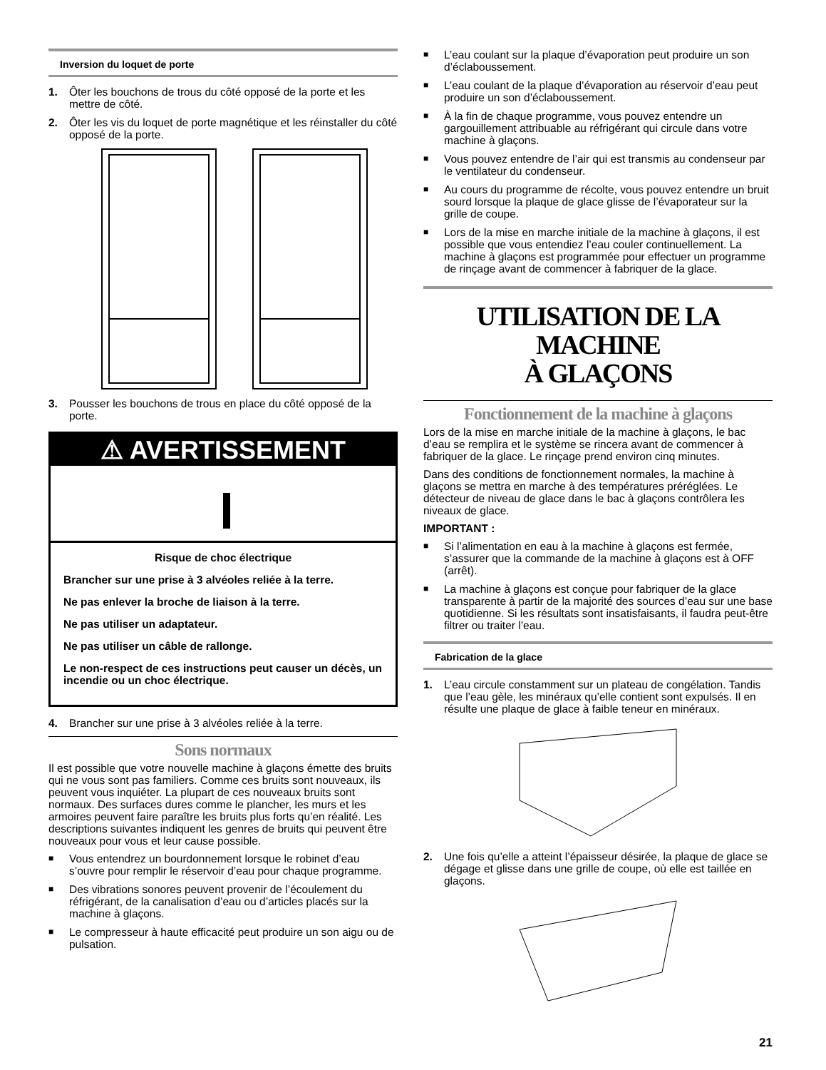Inversion du loquet de porte
1. Ôter les bouchons de trous du côté opposé de la porte et les mettre de côté.
2. Ôter les vis du loquet de porte magnétique et les réinstaller du côté opposé de la porte.
3. Pousser les bouchons de trous en place du côté opposé de la porte.
⚠ AVERTISSEMENT
Risque de choc électrique
Brancher sur une prise à 3 alvéoles reliée à la terre.
Ne pas enlever la broche de liaison à la terre.
Ne pas utiliser un adaptateur.
Ne pas utiliser un câble de rallonge.
Le non-respect de ces instructions peut causer un décès, un incendie ou un choc électrique.
4. Brancher sur une prise à 3 alvéoles reliée à la terre.
Sons normaux
Il est possible que votre nouvelle machine à glaçons émette des bruits qui ne vous sont pas familiers. Comme ces bruits sont nouveaux, ils peuvent vous inquiéter. La plupart de ces nouveaux bruits sont normaux. Des surfaces dures comme le plancher, les murs et les armoires peuvent faire paraître les bruits plus forts qu’en réalité. Les descriptions suivantes indiquent les genres de bruits qui peuvent être nouveaux pour vous et leur cause possible.
■ Vous entendrez un bourdonnement lorsque le robinet d’eau s’ouvre pour remplir le réservoir d’eau pour chaque programme.
■ Des vibrations sonores peuvent provenir de l’écoulement du réfrigérant, de la canalisation d’eau ou d’articles placés sur la machine à glaçons.
■ Le compresseur à haute efficacité peut produire un son aigu ou de pulsation.
■ L’eau coulant sur la plaque d’évaporation peut produire un son d’éclaboussement.
■ L’eau coulant de la plaque d’évaporation au réservoir d’eau peut produire un son d’éclaboussement.
■ À la fin de chaque programme, vous pouvez entendre un gargouillement attribuable au réfrigérant qui circule dans votre machine à glaçons.
■ Vous pouvez entendre de l’air qui est transmis au condenseur par le ventilateur du condenseur.
■ Au cours du programme de récolte, vous pouvez entendre un bruit sourd lorsque la plaque de glace glisse de l’évaporateur sur la grille de coupe.
■ Lors de la mise en marche initiale de la machine à glaçons, il est possible que vous entendiez l’eau couler continuellement. La machine à glaçons est programmée pour effectuer un programme de rinçage avant de commencer à fabriquer de la glace.
UTILISATION DE LA MACHINE
À GLAÇONS
Fonctionnement de la machine à glaçons
Lors de la mise en marche initiale de la machine à glaçons, le bac d’eau se remplira et le système se rincera avant de commencer à fabriquer de la glace. Le rinçage prend environ cinq minutes.
Dans des conditions de fonctionnement normales, la machine à glaçons se mettra en marche à des températures préréglées. Le détecteur de niveau de glace dans le bac à glaçons contrôlera les niveaux de glace.
IMPORTANT :
■ Si l’alimentation en eau à la machine à glaçons est fermée, s’assurer que la commande de la machine à glaçons est à OFF (arrêt).
■ La machine à glaçons est conçue pour fabriquer de la glace transparente à partir de la majorité des sources d’eau sur une base quotidienne. Si les résultats sont insatisfaisants, il faudra peut-être filtrer ou traiter l’eau.
Fabrication de la glace
1. L’eau circule constamment sur un plateau de congélation. Tandis que l’eau gèle, les minéraux qu’elle contient sont expulsés. Il en résulte une plaque de glace à faible teneur en minéraux.
2. Une fois qu’elle a atteint l’épaisseur désirée, la plaque de glace se dégage et glisse dans une grille de coupe, où elle est taillée en glaçons.
21